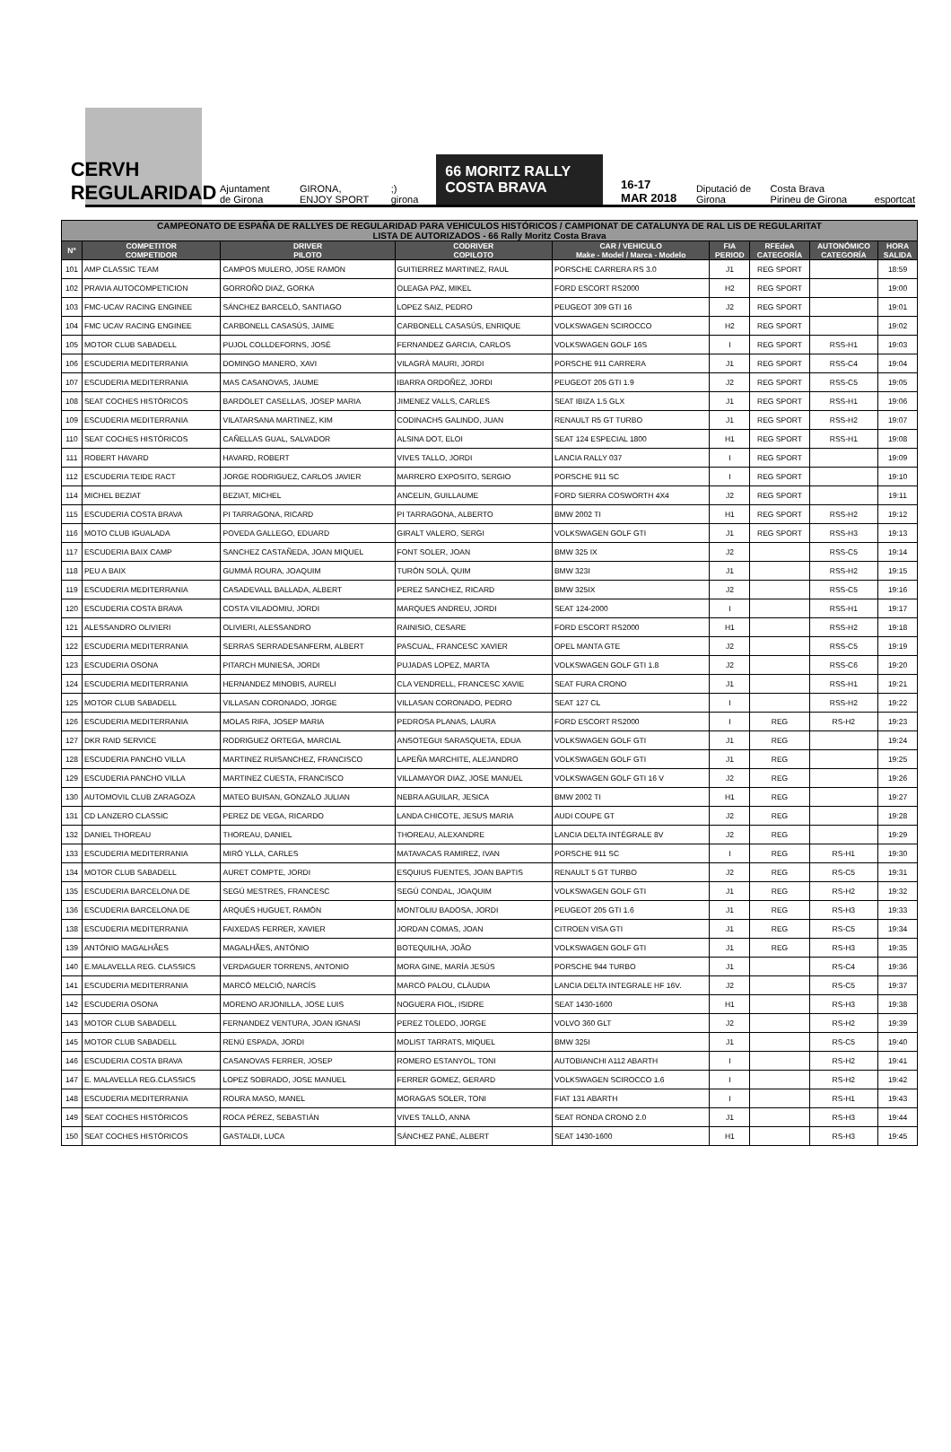CERVH
REGULARIDAD
Ajuntament de Girona
GIRONA, ENJOY SPORT
;) girona
66 MORITZ RALLY COSTA BRAVA
16-17 MAR 2018
Diputació de Girona
Costa Brava Pirineu de Girona
esportcat
| CAMPEONATO DE ESPAÑA DE RALLYES DE REGULARIDAD PARA VEHICULOS HISTÓRICOS / CAMPIONAT DE CATALUNYA DE RAL LIS DE REGULARITAT LISTA DE AUTORIZADOS - 66 Rally Moritz Costa Brava | | | | | | | | |
| --- | --- | --- | --- | --- | --- | --- | --- | --- |
| Nº | COMPETITOR COMPETIDOR | DRIVER PILOTO | CODRIVER COPILOTO | CAR / VEHICULO Make - Model / Marca - Modelo | FIA PERIOD | RFEdeA CATEGORÍA | AUTONÓMICO CATEGORÍA | HORA SALIDA |
| 101 | AMP CLASSIC TEAM | CAMPOS MULERO, JOSE RAMON | GUITIERREZ MARTINEZ, RAUL | PORSCHE CARRERA RS 3.0 | J1 | REG SPORT | | 18:59 |
| 102 | PRAVIA AUTOCOMPETICION | GORROÑO DIAZ, GORKA | OLEAGA PAZ, MIKEL | FORD ESCORT RS2000 | H2 | REG SPORT | | 19:00 |
| 103 | FMC-UCAV RACING ENGINEE | SÁNCHEZ BARCELÓ, SANTIAGO | LOPEZ SAIZ, PEDRO | PEUGEOT 309 GTI 16 | J2 | REG SPORT | | 19:01 |
| 104 | FMC UCAV RACING ENGINEE | CARBONELL CASASÚS, JAIME | CARBONELL CASASÚS, ENRIQUE | VOLKSWAGEN SCIROCCO | H2 | REG SPORT | | 19:02 |
| 105 | MOTOR CLUB SABADELL | PUJOL COLLDEFORNS, JOSÉ | FERNANDEZ GARCIA, CARLOS | VOLKSWAGEN GOLF 16S | I | REG SPORT | RSS-H1 | 19:03 |
| 106 | ESCUDERIA MEDITERRANIA | DOMINGO MANERO, XAVI | VILAGRÀ MAURI, JORDI | PORSCHE 911 CARRERA | J1 | REG SPORT | RSS-C4 | 19:04 |
| 107 | ESCUDERIA MEDITERRANIA | MAS CASANOVAS, JAUME | IBARRA ORDOÑEZ, JORDI | PEUGEOT 205 GTI 1.9 | J2 | REG SPORT | RSS-C5 | 19:05 |
| 108 | SEAT COCHES HISTÓRICOS | BARDOLET CASELLAS, JOSEP MARIA | JIMENEZ VALLS, CARLES | SEAT IBIZA 1.5 GLX | J1 | REG SPORT | RSS-H1 | 19:06 |
| 109 | ESCUDERIA MEDITERRANIA | VILATARSANA MARTINEZ, KIM | CODINACHS GALINDO, JUAN | RENAULT R5 GT TURBO | J1 | REG SPORT | RSS-H2 | 19:07 |
| 110 | SEAT COCHES HISTÓRICOS | CAÑELLAS GUAL, SALVADOR | ALSINA DOT, ELOI | SEAT 124 ESPECIAL 1800 | H1 | REG SPORT | RSS-H1 | 19:08 |
| 111 | ROBERT HAVARD | HAVARD, ROBERT | VIVES TALLO, JORDI | LANCIA RALLY 037 | I | REG SPORT | | 19:09 |
| 112 | ESCUDERIA TEIDE RACT | JORGE RODRIGUEZ, CARLOS JAVIER | MARRERO EXPOSITO, SERGIO | PORSCHE 911 SC | I | REG SPORT | | 19:10 |
| 114 | MICHEL BEZIAT | BEZIAT, MICHEL | ANCELIN, GUILLAUME | FORD SIERRA COSWORTH 4X4 | J2 | REG SPORT | | 19:11 |
| 115 | ESCUDERIA COSTA BRAVA | PI TARRAGONA, RICARD | PI TARRAGONA, ALBERTO | BMW 2002 TI | H1 | REG SPORT | RSS-H2 | 19:12 |
| 116 | MOTO CLUB IGUALADA | POVEDA GALLEGO, EDUARD | GIRALT VALERO, SERGI | VOLKSWAGEN GOLF GTI | J1 | REG SPORT | RSS-H3 | 19:13 |
| 117 | ESCUDERIA BAIX CAMP | SANCHEZ CASTAÑEDA, JOAN MIQUEL | FONT SOLER, JOAN | BMW 325 IX | J2 | | RSS-C5 | 19:14 |
| 118 | PEU A BAIX | GUMMÀ ROURA, JOAQUIM | TURÓN SOLÀ, QUIM | BMW 323I | J1 | | RSS-H2 | 19:15 |
| 119 | ESCUDERIA MEDITERRANIA | CASADEVALL BALLADA, ALBERT | PEREZ SANCHEZ, RICARD | BMW 325IX | J2 | | RSS-C5 | 19:16 |
| 120 | ESCUDERIA COSTA BRAVA | COSTA VILADOMIU, JORDI | MARQUES ANDREU, JORDI | SEAT 124-2000 | I | | RSS-H1 | 19:17 |
| 121 | ALESSANDRO OLIVIERI | OLIVIERI, ALESSANDRO | RAINISIO, CESARE | FORD ESCORT RS2000 | H1 | | RSS-H2 | 19:18 |
| 122 | ESCUDERIA MEDITERRANIA | SERRAS SERRADESANFERM, ALBERT | PASCUAL, FRANCESC XAVIER | OPEL MANTA GTE | J2 | | RSS-C5 | 19:19 |
| 123 | ESCUDERIA OSONA | PITARCH MUNIESA, JORDI | PUJADAS LOPEZ, MARTA | VOLKSWAGEN GOLF GTI 1.8 | J2 | | RSS-C6 | 19:20 |
| 124 | ESCUDERIA MEDITERRANIA | HERNANDEZ MINOBIS, AURELI | CLA VENDRELL, FRANCESC XAVIE | SEAT FURA CRONO | J1 | | RSS-H1 | 19:21 |
| 125 | MOTOR CLUB SABADELL | VILLASAN CORONADO, JORGE | VILLASAN CORONADO, PEDRO | SEAT 127 CL | I | | RSS-H2 | 19:22 |
| 126 | ESCUDERIA MEDITERRANIA | MOLAS RIFA, JOSEP MARIA | PEDROSA PLANAS, LAURA | FORD ESCORT RS2000 | I | REG | RS-H2 | 19:23 |
| 127 | DKR RAID SERVICE | RODRIGUEZ ORTEGA, MARCIAL | ANSOTEGUI SARASQUETA, EDUA | VOLKSWAGEN GOLF GTI | J1 | REG | | 19:24 |
| 128 | ESCUDERIA PANCHO VILLA | MARTINEZ RUISANCHEZ, FRANCISCO | LAPEÑA MARCHITE, ALEJANDRO | VOLKSWAGEN GOLF GTI | J1 | REG | | 19:25 |
| 129 | ESCUDERIA PANCHO VILLA | MARTINEZ CUESTA, FRANCISCO | VILLAMAYOR DIAZ, JOSE MANUEL | VOLKSWAGEN GOLF GTI 16 V | J2 | REG | | 19:26 |
| 130 | AUTOMOVIL CLUB ZARAGOZA | MATEO BUISAN, GONZALO JULIAN | NEBRA AGUILAR, JESICA | BMW 2002 TI | H1 | REG | | 19:27 |
| 131 | CD LANZERO CLASSIC | PEREZ DE VEGA, RICARDO | LANDA CHICOTE, JESUS MARIA | AUDI COUPE GT | J2 | REG | | 19:28 |
| 132 | DANIEL THOREAU | THOREAU, DANIEL | THOREAU, ALEXANDRE | LANCIA DELTA INTÉGRALE 8V | J2 | REG | | 19:29 |
| 133 | ESCUDERIA MEDITERRANIA | MIRÓ YLLA, CARLES | MATAVACAS RAMIREZ, IVAN | PORSCHE 911 SC | I | REG | RS-H1 | 19:30 |
| 134 | MOTOR CLUB SABADELL | AURET COMPTE, JORDI | ESQUIUS FUENTES, JOAN BAPTIS | RENAULT 5 GT TURBO | J2 | REG | RS-C5 | 19:31 |
| 135 | ESCUDERIA BARCELONA DE | SEGÚ MESTRES, FRANCESC | SEGÚ CONDAL, JOAQUIM | VOLKSWAGEN GOLF GTI | J1 | REG | RS-H2 | 19:32 |
| 136 | ESCUDERIA BARCELONA DE | ARQUÉS HUGUET, RAMÓN | MONTOLIU BADOSA, JORDI | PEUGEOT 205 GTI 1.6 | J1 | REG | RS-H3 | 19:33 |
| 138 | ESCUDERIA MEDITERRANIA | FAIXEDAS FERRER, XAVIER | JORDAN COMAS, JOAN | CITROEN VISA GTI | J1 | REG | RS-C5 | 19:34 |
| 139 | ANTÓNIO MAGALHÃES | MAGALHÃES, ANTÓNIO | BOTEQUILHA, JOÃO | VOLKSWAGEN GOLF GTI | J1 | REG | RS-H3 | 19:35 |
| 140 | E.MALAVELLA REG. CLASSICS | VERDAGUER TORRENS, ANTONIO | MORA GINE, MARÍA JESÚS | PORSCHE 944 TURBO | J1 | | RS-C4 | 19:36 |
| 141 | ESCUDERIA MEDITERRANIA | MARCÓ MELCIÓ, NARCÍS | MARCÓ PALOU, CLÀUDIA | LANCIA DELTA INTEGRALE HF 16V. | J2 | | RS-C5 | 19:37 |
| 142 | ESCUDERIA OSONA | MORENO ARJONILLA, JOSE LUIS | NOGUERA FIOL, ISIDRE | SEAT 1430-1600 | H1 | | RS-H3 | 19:38 |
| 143 | MOTOR CLUB SABADELL | FERNANDEZ VENTURA, JOAN IGNASI | PEREZ TOLEDO, JORGE | VOLVO 360 GLT | J2 | | RS-H2 | 19:39 |
| 145 | MOTOR CLUB SABADELL | RENÚ ESPADA, JORDI | MOLIST TARRATS, MIQUEL | BMW 325I | J1 | | RS-C5 | 19:40 |
| 146 | ESCUDERIA COSTA BRAVA | CASANOVAS FERRER, JOSEP | ROMERO ESTANYOL, TONI | AUTOBIANCHI A112 ABARTH | I | | RS-H2 | 19:41 |
| 147 | E. MALAVELLA REG.CLASSICS | LOPEZ SOBRADO, JOSE MANUEL | FERRER GOMEZ, GERARD | VOLKSWAGEN SCIROCCO 1.6 | I | | RS-H2 | 19:42 |
| 148 | ESCUDERIA MEDITERRANIA | ROURA MASO, MANEL | MORAGAS SOLER, TONI | FIAT 131 ABARTH | I | | RS-H1 | 19:43 |
| 149 | SEAT COCHES HISTÓRICOS | ROCA PÉREZ, SEBASTIÁN | VIVES TALLÓ, ANNA | SEAT RONDA CRONO 2.0 | J1 | | RS-H3 | 19:44 |
| 150 | SEAT COCHES HISTÓRICOS | GASTALDI, LUCA | SÁNCHEZ PANÉ, ALBERT | SEAT 1430-1600 | H1 | | RS-H3 | 19:45 |